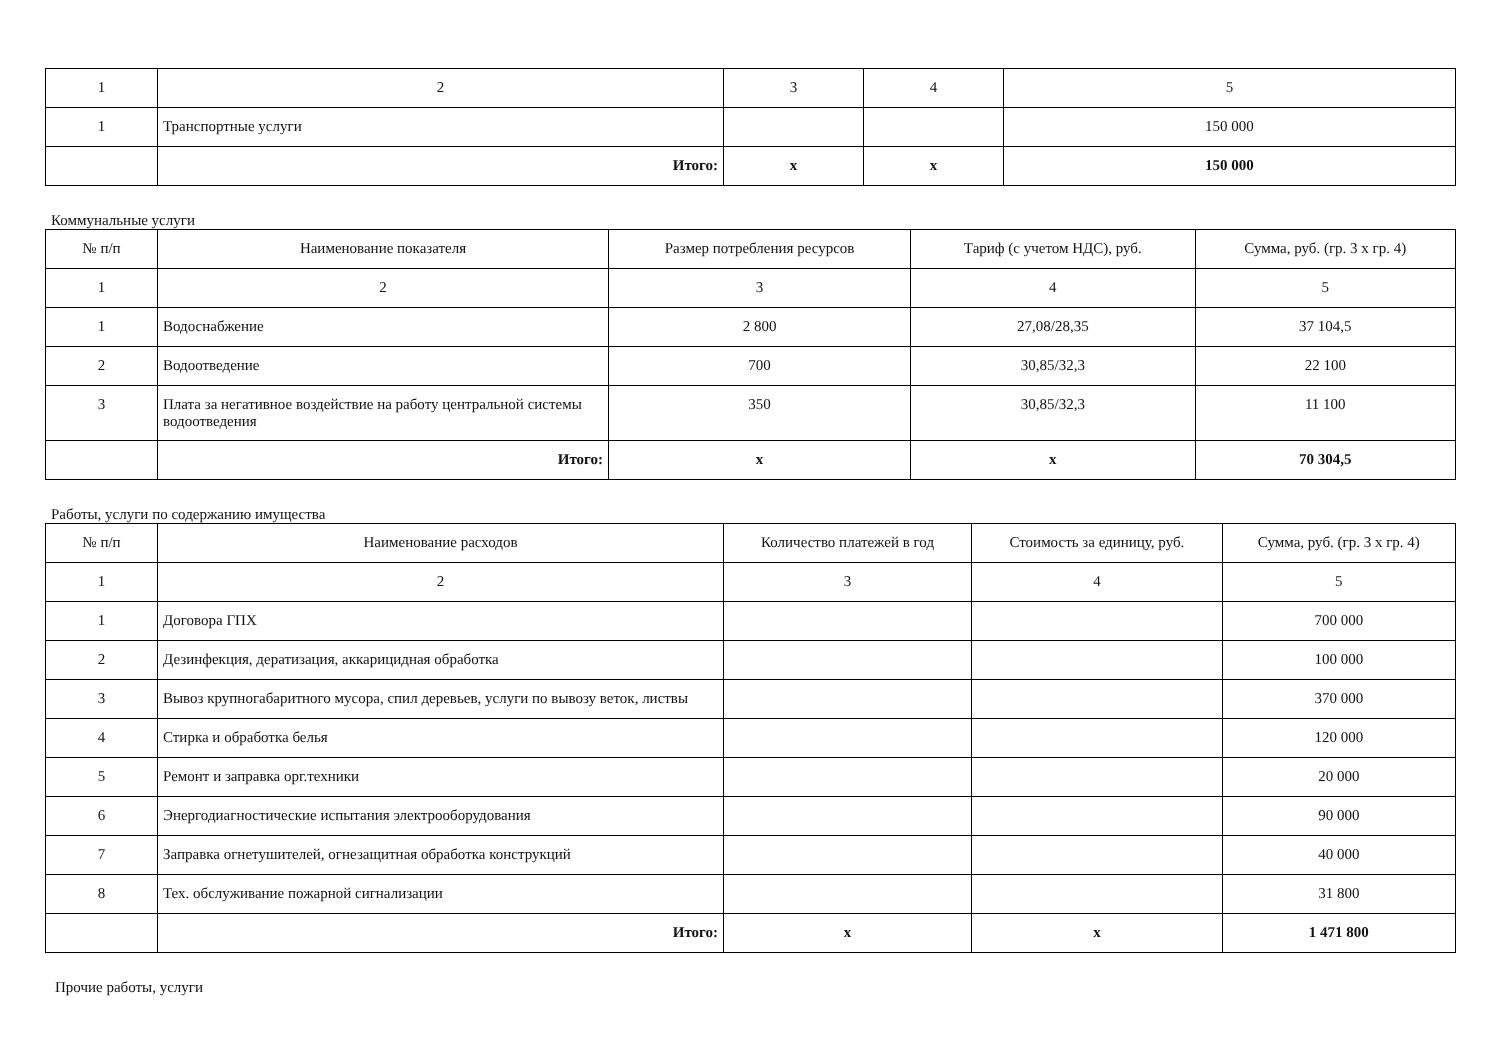| 1 | 2 | 3 | 4 | 5 |
| 1 | Транспортные услуги | | | 150 000 |
| | Итого: | x | x | 150 000 |
Коммунальные услуги
| № п/п | Наименование показателя | Размер потребления ресурсов | Тариф (с учетом НДС), руб. | Сумма, руб. (гр. 3 х гр. 4) |
| --- | --- | --- | --- | --- |
| 1 | 2 | 3 | 4 | 5 |
| 1 | Водоснабжение | 2 800 | 27,08/28,35 | 37 104,5 |
| 2 | Водоотведение | 700 | 30,85/32,3 | 22 100 |
| 3 | Плата за негативное воздействие на работу центральной системы водоотведения | 350 | 30,85/32,3 | 11 100 |
| | Итого: | x | x | 70 304,5 |
Работы, услуги по содержанию имущества
| № п/п | Наименование расходов | Количество платежей в год | Стоимость за единицу, руб. | Сумма, руб. (гр. 3 х гр. 4) |
| --- | --- | --- | --- | --- |
| 1 | 2 | 3 | 4 | 5 |
| 1 | Договора ГПХ | | | 700 000 |
| 2 | Дезинфекция, дератизация, аккарицидная обработка | | | 100 000 |
| 3 | Вывоз крупногабаритного мусора, спил деревьев, услуги по вывозу веток, листвы | | | 370 000 |
| 4 | Стирка и обработка белья | | | 120 000 |
| 5 | Ремонт и заправка орг.техники | | | 20 000 |
| 6 | Энергодиагностические испытания электрооборудования | | | 90 000 |
| 7 | Заправка огнетушителей, огнезащитная обработка конструкций | | | 40 000 |
| 8 | Тех. обслуживание пожарной сигнализации | | | 31 800 |
| | Итого: | x | x | 1 471 800 |
Прочие работы, услуги